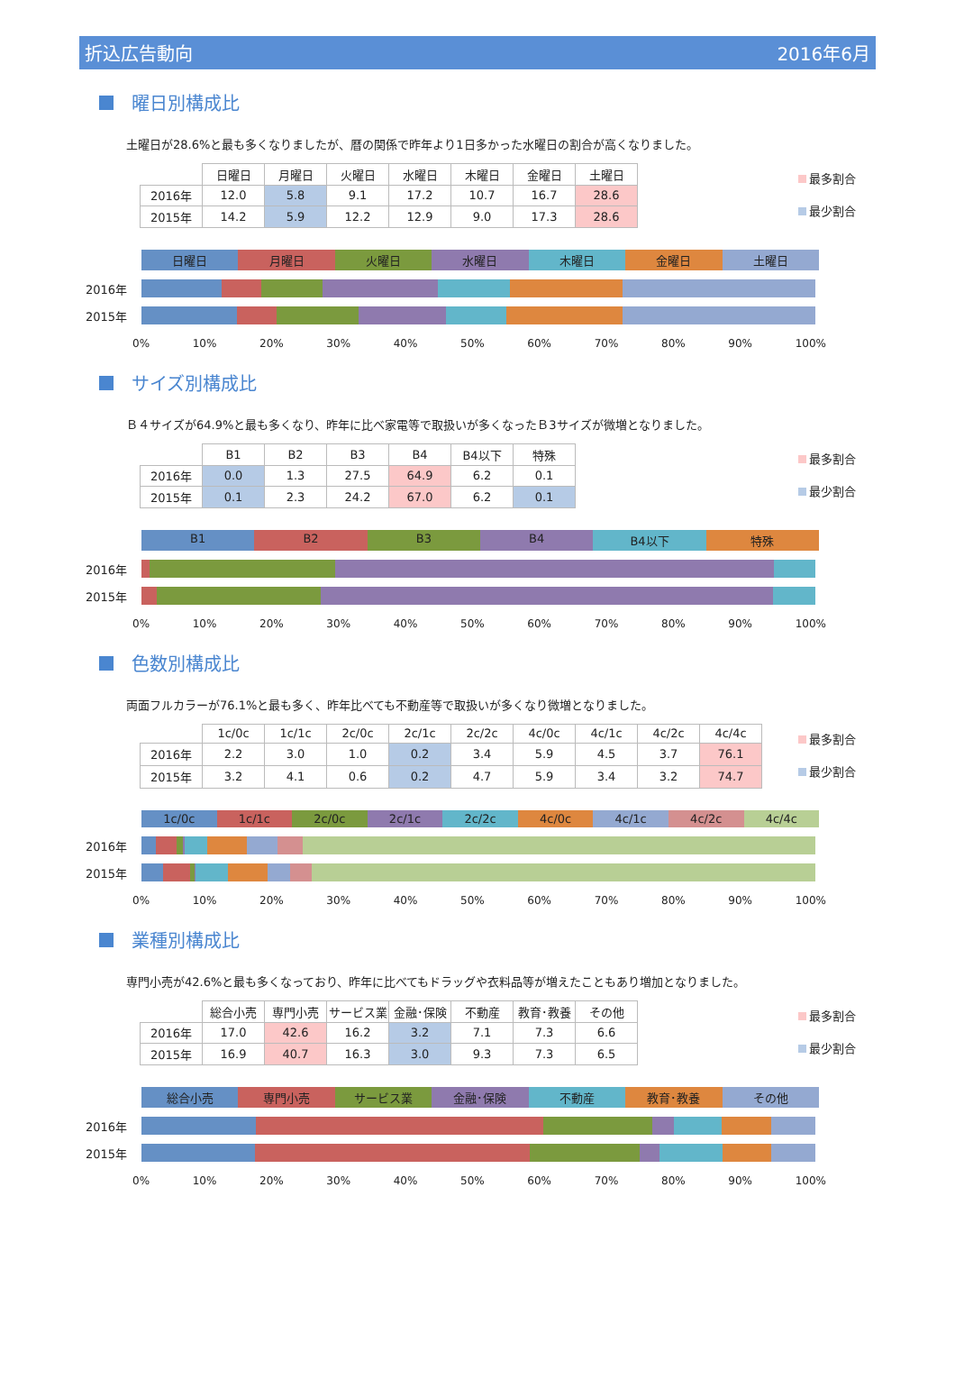折込広告動向 2016年6月
曜日別構成比
土曜日が28.6%と最も多くなりましたが、暦の関係で昨年より1日多かった水曜日の割合が高くなりました。
| | 日曜日 | 月曜日 | 火曜日 | 水曜日 | 木曜日 | 金曜日 | 土曜日 |
| --- | --- | --- | --- | --- | --- | --- | --- |
| 2016年 | 12.0 | 5.8 | 9.1 | 17.2 | 10.7 | 16.7 | 28.6 |
| 2015年 | 14.2 | 5.9 | 12.2 | 12.9 | 9.0 | 17.3 | 28.6 |
最多割合
最少割合
日曜日 月曜日 火曜日 水曜日 木曜日 金曜日 土曜日
2016年
2015年
0% 10% 20% 30% 40% 50% 60% 70% 80% 90% 100%
サイズ別構成比
Ｂ４サイズが64.9%と最も多くなり、昨年に比べ家電等で取扱いが多くなったＢ3サイズが微増となりました。
| | B1 | B2 | B3 | B4 | B4以下 | 特殊 |
| --- | --- | --- | --- | --- | --- | --- |
| 2016年 | 0.0 | 1.3 | 27.5 | 64.9 | 6.2 | 0.1 |
| 2015年 | 0.1 | 2.3 | 24.2 | 67.0 | 6.2 | 0.1 |
最多割合
最少割合
B1 B2 B3 B4 B4以下 特殊
2016年
2015年
0% 10% 20% 30% 40% 50% 60% 70% 80% 90% 100%
色数別構成比
両面フルカラーが76.1%と最も多く、昨年比べても不動産等で取扱いが多くなり微増となりました。
| | 1c/0c | 1c/1c | 2c/0c | 2c/1c | 2c/2c | 4c/0c | 4c/1c | 4c/2c | 4c/4c |
| --- | --- | --- | --- | --- | --- | --- | --- | --- | --- |
| 2016年 | 2.2 | 3.0 | 1.0 | 0.2 | 3.4 | 5.9 | 4.5 | 3.7 | 76.1 |
| 2015年 | 3.2 | 4.1 | 0.6 | 0.2 | 4.7 | 5.9 | 3.4 | 3.2 | 74.7 |
最多割合
最少割合
1c/0c 1c/1c 2c/0c 2c/1c 2c/2c 4c/0c 4c/1c 4c/2c 4c/4c
2016年
2015年
0% 10% 20% 30% 40% 50% 60% 70% 80% 90% 100%
業種別構成比
専門小売が42.6%と最も多くなっており、昨年に比べてもドラッグや衣料品等が増えたこともあり増加となりました。
| | 総合小売 | 専門小売 | サービス業 | 金融･保険 | 不動産 | 教育･教養 | その他 |
| --- | --- | --- | --- | --- | --- | --- | --- |
| 2016年 | 17.0 | 42.6 | 16.2 | 3.2 | 7.1 | 7.3 | 6.6 |
| 2015年 | 16.9 | 40.7 | 16.3 | 3.0 | 9.3 | 7.3 | 6.5 |
最多割合
最少割合
総合小売 専門小売 サービス業 金融･保険 不動産 教育･教養 その他
2016年
2015年
0% 10% 20% 30% 40% 50% 60% 70% 80% 90% 100%